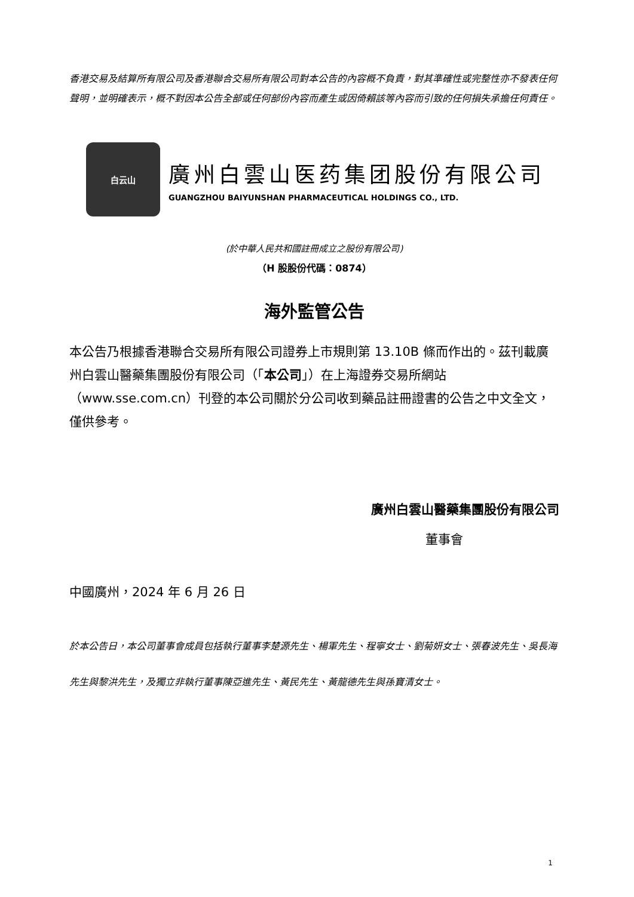香港交易及結算所有限公司及香港聯合交易所有限公司對本公告的內容概不負責，對其準確性或完整性亦不發表任何聲明，並明確表示，概不對因本公告全部或任何部份內容而產生或因倚賴該等內容而引致的任何損失承擔任何責任。
白云山
廣州白雲山医药集团股份有限公司
GUANGZHOU BAIYUNSHAN PHARMACEUTICAL HOLDINGS CO., LTD.
(於中華人民共和國註冊成立之股份有限公司)
（H 股股份代碼：0874）
海外監管公告
本公告乃根據香港聯合交易所有限公司證券上市規則第 13.10B 條而作出的。茲刊載廣州白雲山醫藥集團股份有限公司（「本公司」）在上海證券交易所網站（www.sse.com.cn）刊登的本公司關於分公司收到藥品註冊證書的公告之中文全文，僅供參考。
廣州白雲山醫藥集團股份有限公司
董事會
中國廣州，2024 年 6 月 26 日
於本公告日，本公司董事會成員包括執行董事李楚源先生、楊軍先生、程寧女士、劉菊妍女士、張春波先生、吳長海先生與黎洪先生，及獨立非執行董事陳亞進先生、黃民先生、黃龍德先生與孫寶清女士。
1